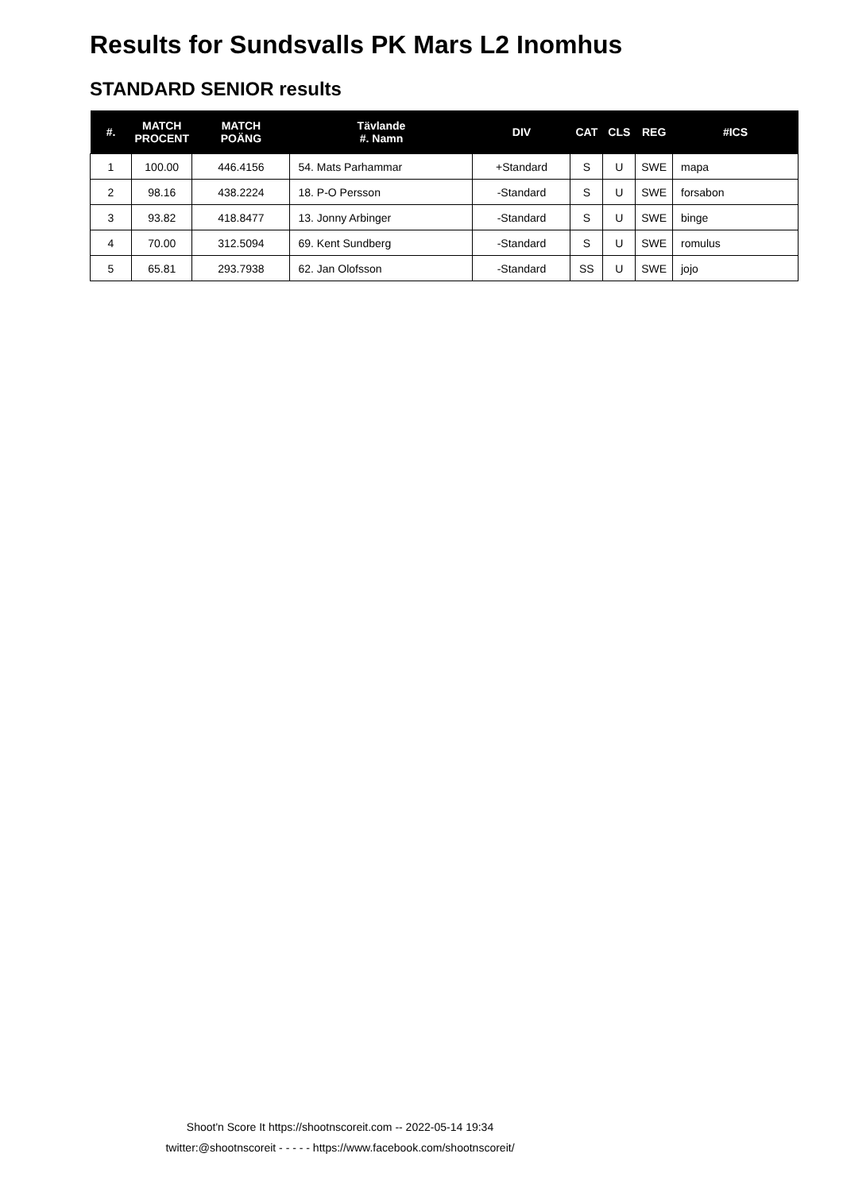Results for Sundsvalls PK Mars L2 Inomhus
STANDARD SENIOR results
| #. | MATCH PROCENT | MATCH POÄNG | Tävlande #. Namn | DIV | CAT | CLS | REG | #ICS |
| --- | --- | --- | --- | --- | --- | --- | --- | --- |
| 1 | 100.00 | 446.4156 | 54. Mats Parhammar | +Standard | S | U | SWE | mapa |
| 2 | 98.16 | 438.2224 | 18. P-O Persson | -Standard | S | U | SWE | forsabon |
| 3 | 93.82 | 418.8477 | 13. Jonny Arbinger | -Standard | S | U | SWE | binge |
| 4 | 70.00 | 312.5094 | 69. Kent Sundberg | -Standard | S | U | SWE | romulus |
| 5 | 65.81 | 293.7938 | 62. Jan Olofsson | -Standard | SS | U | SWE | jojo |
Shoot'n Score It https://shootnscoreit.com -- 2022-05-14 19:34
twitter:@shootnscoreit - - - - - https://www.facebook.com/shootnscoreit/